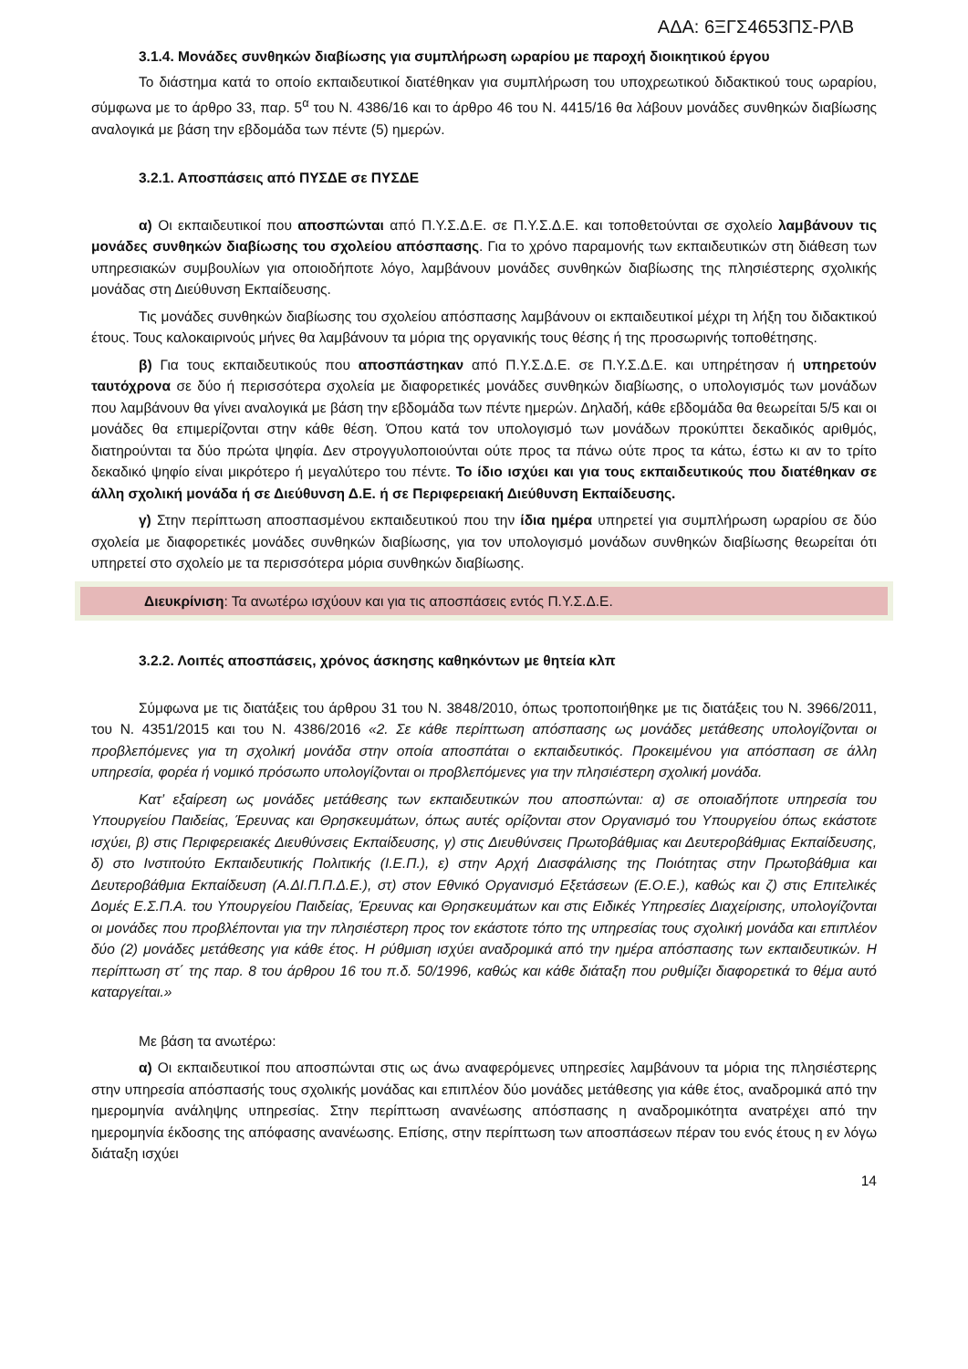ΑΔΑ: 6ΞΓΣ4653ΠΣ-ΡΛΒ
3.1.4. Μονάδες συνθηκών διαβίωσης για συμπλήρωση ωραρίου με παροχή διοικητικού έργου
Το διάστημα κατά το οποίο εκπαιδευτικοί διατέθηκαν για συμπλήρωση του υποχρεωτικού διδακτικού τους ωραρίου, σύμφωνα με το άρθρο 33, παρ. 5<sup>α</sup> του Ν. 4386/16 και το άρθρο 46 του Ν. 4415/16 θα λάβουν μονάδες συνθηκών διαβίωσης αναλογικά με βάση την εβδομάδα των πέντε (5) ημερών.
3.2.1. Αποσπάσεις από ΠΥΣΔΕ σε ΠΥΣΔΕ
α) Οι εκπαιδευτικοί που αποσπώνται από Π.Υ.Σ.Δ.Ε. σε Π.Υ.Σ.Δ.Ε. και τοποθετούνται σε σχολείο λαμβάνουν τις μονάδες συνθηκών διαβίωσης του σχολείου απόσπασης. Για το χρόνο παραμονής των εκπαιδευτικών στη διάθεση των υπηρεσιακών συμβουλίων για οποιοδήποτε λόγο, λαμβάνουν μονάδες συνθηκών διαβίωσης της πλησιέστερης σχολικής μονάδας στη Διεύθυνση Εκπαίδευσης.
Τις μονάδες συνθηκών διαβίωσης του σχολείου απόσπασης λαμβάνουν οι εκπαιδευτικοί μέχρι τη λήξη του διδακτικού έτους. Τους καλοκαιρινούς μήνες θα λαμβάνουν τα μόρια της οργανικής τους θέσης ή της προσωρινής τοποθέτησης.
β) Για τους εκπαιδευτικούς που αποσπάστηκαν από Π.Υ.Σ.Δ.Ε. σε Π.Υ.Σ.Δ.Ε. και υπηρέτησαν ή υπηρετούν ταυτόχρονα σε δύο ή περισσότερα σχολεία με διαφορετικές μονάδες συνθηκών διαβίωσης, ο υπολογισμός των μονάδων που λαμβάνουν θα γίνει αναλογικά με βάση την εβδομάδα των πέντε ημερών. Δηλαδή, κάθε εβδομάδα θα θεωρείται 5/5 και οι μονάδες θα επιμερίζονται στην κάθε θέση. Όπου κατά τον υπολογισμό των μονάδων προκύπτει δεκαδικός αριθμός, διατηρούνται τα δύο πρώτα ψηφία. Δεν στρογγυλοποιούνται ούτε προς τα πάνω ούτε προς τα κάτω, έστω κι αν το τρίτο δεκαδικό ψηφίο είναι μικρότερο ή μεγαλύτερο του πέντε. Το ίδιο ισχύει και για τους εκπαιδευτικούς που διατέθηκαν σε άλλη σχολική μονάδα ή σε Διεύθυνση Δ.Ε. ή σε Περιφερειακή Διεύθυνση Εκπαίδευσης.
γ) Στην περίπτωση αποσπασμένου εκπαιδευτικού που την ίδια ημέρα υπηρετεί για συμπλήρωση ωραρίου σε δύο σχολεία με διαφορετικές μονάδες συνθηκών διαβίωσης, για τον υπολογισμό μονάδων συνθηκών διαβίωσης θεωρείται ότι υπηρετεί στο σχολείο με τα περισσότερα μόρια συνθηκών διαβίωσης.
Διευκρίνιση: Τα ανωτέρω ισχύουν και για τις αποσπάσεις εντός Π.Υ.Σ.Δ.Ε.
3.2.2. Λοιπές αποσπάσεις, χρόνος άσκησης καθηκόντων με θητεία κλπ
Σύμφωνα με τις διατάξεις του άρθρου 31 του Ν. 3848/2010, όπως τροποποιήθηκε με τις διατάξεις του Ν. 3966/2011, του Ν. 4351/2015 και του Ν. 4386/2016 «2. Σε κάθε περίπτωση απόσπασης ως μονάδες μετάθεσης υπολογίζονται οι προβλεπόμενες για τη σχολική μονάδα στην οποία αποσπάται ο εκπαιδευτικός. Προκειμένου για απόσπαση σε άλλη υπηρεσία, φορέα ή νομικό πρόσωπο υπολογίζονται οι προβλεπόμενες για την πλησιέστερη σχολική μονάδα.
Κατ’ εξαίρεση ως μονάδες μετάθεσης των εκπαιδευτικών που αποσπώνται: α) σε οποιαδήποτε υπηρεσία του Υπουργείου Παιδείας, Έρευνας και Θρησκευμάτων, όπως αυτές ορίζονται στον Οργανισμό του Υπουργείου όπως εκάστοτε ισχύει, β) στις Περιφερειακές Διευθύνσεις Εκπαίδευσης, γ) στις Διευθύνσεις Πρωτοβάθμιας και Δευτεροβάθμιας Εκπαίδευσης, δ) στο Ινστιτούτο Εκπαιδευτικής Πολιτικής (Ι.Ε.Π.), ε) στην Αρχή Διασφάλισης της Ποιότητας στην Πρωτοβάθμια και Δευτεροβάθμια Εκπαίδευση (Α.ΔΙ.Π.Π.Δ.Ε.), στ) στον Εθνικό Οργανισμό Εξετάσεων (Ε.Ο.Ε.), καθώς και ζ) στις Επιτελικές Δομές Ε.Σ.Π.Α. του Υπουργείου Παιδείας, Έρευνας και Θρησκευμάτων και στις Ειδικές Υπηρεσίες Διαχείρισης, υπολογίζονται οι μονάδες που προβλέπονται για την πλησιέστερη προς τον εκάστοτε τόπο της υπηρεσίας τους σχολική μονάδα και επιπλέον δύο (2) μονάδες μετάθεσης για κάθε έτος. Η ρύθμιση ισχύει αναδρομικά από την ημέρα απόσπασης των εκπαιδευτικών. Η περίπτωση στ΄ της παρ. 8 του άρθρου 16 του π.δ. 50/1996, καθώς και κάθε διάταξη που ρυθμίζει διαφορετικά το θέμα αυτό καταργείται.»
Με βάση τα ανωτέρω:
α) Οι εκπαιδευτικοί που αποσπώνται στις ως άνω αναφερόμενες υπηρεσίες λαμβάνουν τα μόρια της πλησιέστερης στην υπηρεσία απόσπασής τους σχολικής μονάδας και επιπλέον δύο μονάδες μετάθεσης για κάθε έτος, αναδρομικά από την ημερομηνία ανάληψης υπηρεσίας. Στην περίπτωση ανανέωσης απόσπασης η αναδρομικότητα ανατρέχει από την ημερομηνία έκδοσης της απόφασης ανανέωσης. Επίσης, στην περίπτωση των αποσπάσεων πέραν του ενός έτους η εν λόγω διάταξη ισχύει
14